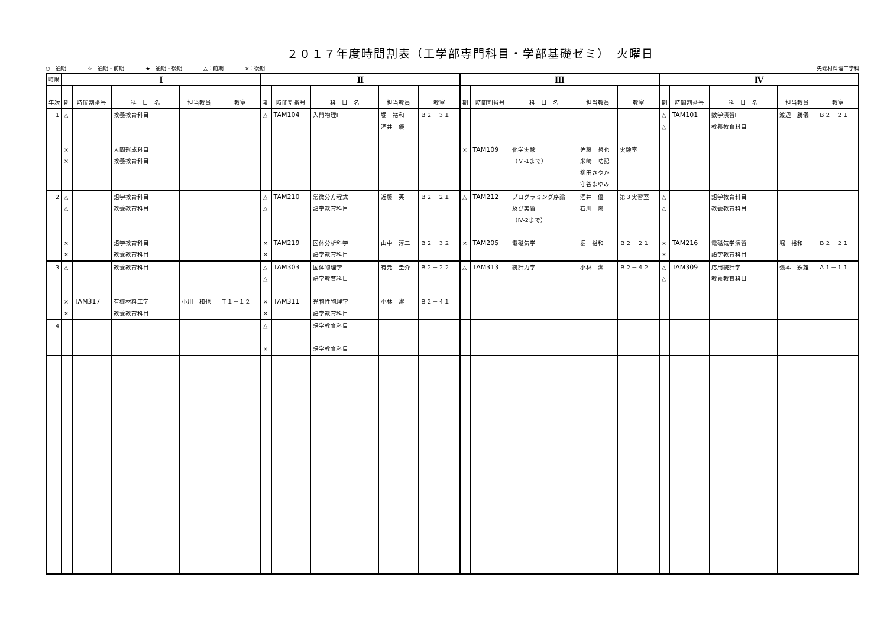２０１７年度時間割表（工学部専門科目・学部基礎ゼミ）　火曜日
○：通期 ☆：通期・前期 ★：通期・後期 △：前期 ×：後期 先端材料理工学科
| 時限 | Ⅰ | | | | | Ⅱ | | | | | Ⅲ | | | | | Ⅳ | | | | |
| --- | --- | --- | --- | --- | --- | --- | --- | --- | --- | --- | --- | --- | --- | --- | --- | --- | --- | --- | --- | --- |
| 年次 | 期 | 時間割番号 | 科 目 名 | 担当教員 | 教室 | 期 | 時間割番号 | 科 目 名 | 担当教員 | 教室 | 期 | 時間割番号 | 科 目 名 | 担当教員 | 教室 | 期 | 時間割番号 | 科 目 名 | 担当教員 | 教室 |
| 1 | △ × × | | 教養教育科目 人間形成科目 教養教育科目 | | | △ | TAM104 | 入門物理I | 堀 裕和 酒井 優 | Ｂ２－３１ | × | TAM109 | 化学実験 （Ｖ-1まで） | 佐藤 哲也 米崎 功記 柳田さやか 守谷まゆみ | 実験室 | △ △ | TAM101 | 数学演習I 教養教育科目 | 渡辺 勝儀 | Ｂ２－２１ |
| 2 | △ △ × × | | 語学教育科目 教養教育科目 語学教育科目 教養教育科目 | | | △ △ × × | TAM210 TAM219 | 常微分方程式 語学教育科目 固体分析科学 語学教育科目 | 近藤 英一 山中 淳二 | Ｂ２－２１ Ｂ２－３２ | △ × | TAM212 TAM205 | プログラミング序論 及び実習 （Ⅳ-2まで） 電磁気学 | 酒井 優 石川 陽 堀 裕和 | 第３実習室 Ｂ２－２１ | △ △ × × | TAM216 | 語学教育科目 教養教育科目 電磁気学演習 語学教育科目 | 堀 裕和 | Ｂ２－２１ |
| 3 | △ × × | TAM317 | 教養教育科目 有機材料工学 教養教育科目 | 小川 和也 | Ｔ１－１２ | △ △ × × | TAM303 TAM311 | 固体物理学 語学教育科目 光物性物理学 語学教育科目 | 有元 圭介 小林 潔 | Ｂ２－２２ Ｂ２－４１ | △ | TAM313 | 統計力学 | 小林 潔 | Ｂ２－４２ | △ △ | TAM309 | 応用統計学 教養教育科目 | 張本 鉄雄 | Ａ１－１１ |
| 4 | | | | | | △ × | | 語学教育科目 語学教育科目 | | | | | | | | | | | | |